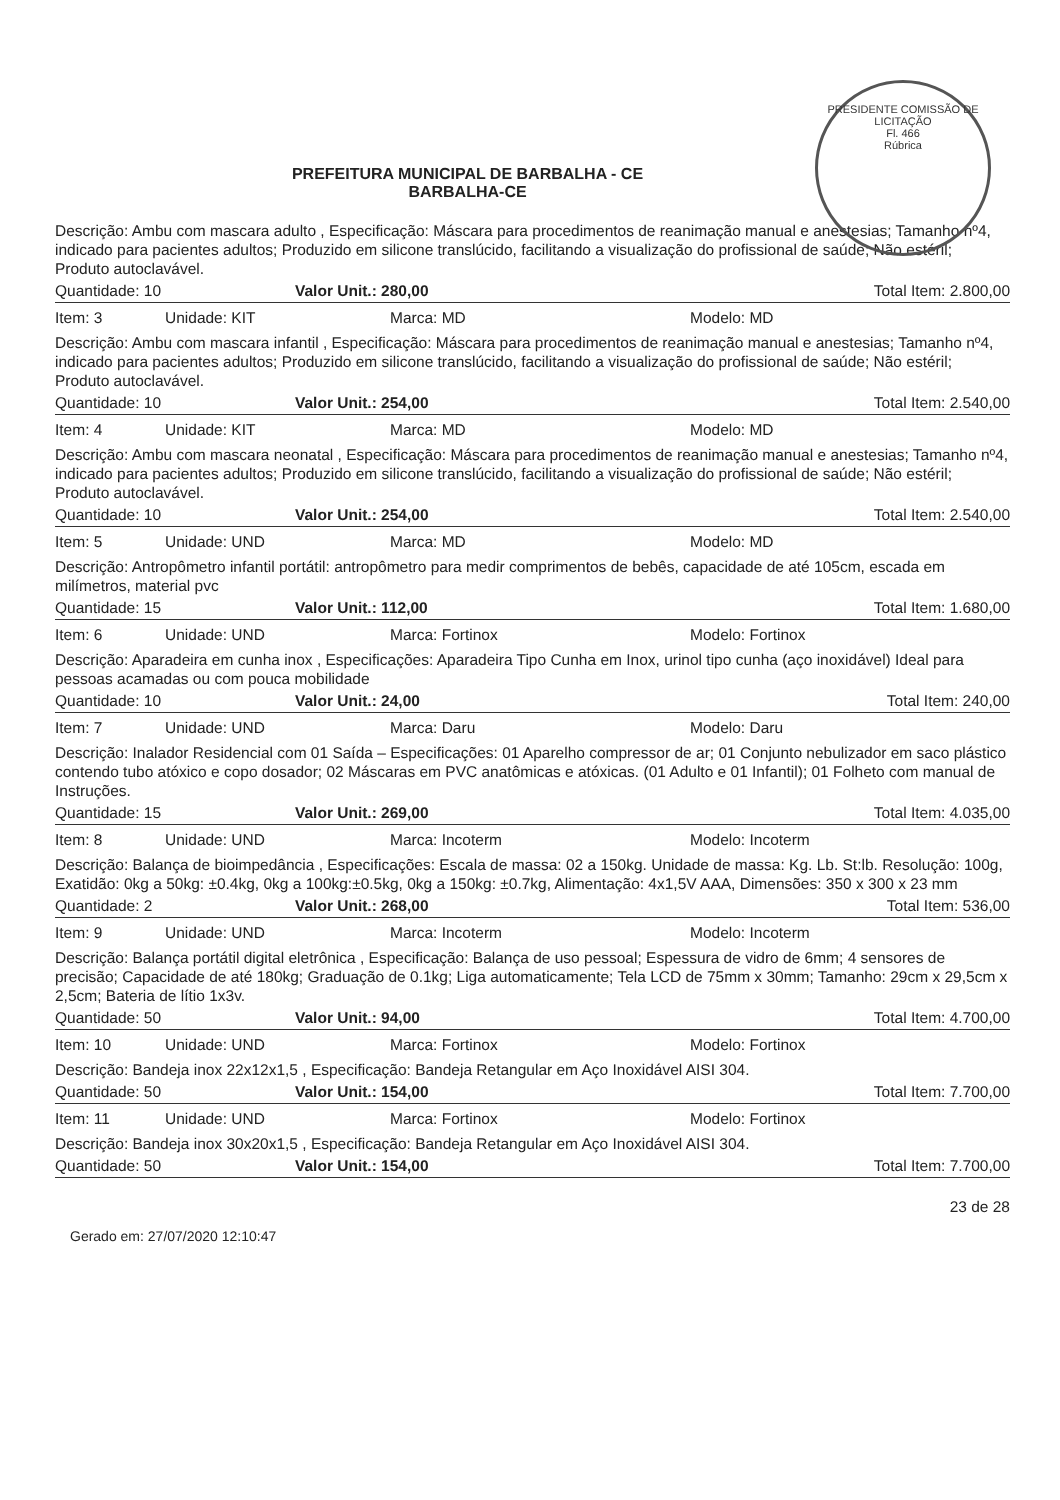PRESIDENTE COMISSÃO DE LICITAÇÃO
Fl. 466
Rúbrica
PREFEITURA MUNICIPAL DE BARBALHA - CE
BARBALHA-CE
Descrição: Ambu com mascara adulto , Especificação: Máscara para procedimentos de reanimação manual e anestesias; Tamanho nº4, indicado para pacientes adultos; Produzido em silicone translúcido, facilitando a visualização do profissional de saúde; Não estéril; Produto autoclavável.
Quantidade: 10 Valor Unit.: 280,00 Total Item: 2.800,00
Item: 3 Unidade: KIT Marca: MD Modelo: MD
Descrição: Ambu com mascara infantil , Especificação: Máscara para procedimentos de reanimação manual e anestesias; Tamanho nº4, indicado para pacientes adultos; Produzido em silicone translúcido, facilitando a visualização do profissional de saúde; Não estéril; Produto autoclavável.
Quantidade: 10 Valor Unit.: 254,00 Total Item: 2.540,00
Item: 4 Unidade: KIT Marca: MD Modelo: MD
Descrição: Ambu com mascara neonatal , Especificação: Máscara para procedimentos de reanimação manual e anestesias; Tamanho nº4, indicado para pacientes adultos; Produzido em silicone translúcido, facilitando a visualização do profissional de saúde; Não estéril; Produto autoclavável.
Quantidade: 10 Valor Unit.: 254,00 Total Item: 2.540,00
Item: 5 Unidade: UND Marca: MD Modelo: MD
Descrição: Antropômetro infantil portátil: antropômetro para medir comprimentos de bebês, capacidade de até 105cm, escada em milímetros, material pvc
Quantidade: 15 Valor Unit.: 112,00 Total Item: 1.680,00
Item: 6 Unidade: UND Marca: Fortinox Modelo: Fortinox
Descrição: Aparadeira em cunha inox , Especificações: Aparadeira Tipo Cunha em Inox, urinol tipo cunha (aço inoxidável) Ideal para pessoas acamadas ou com pouca mobilidade
Quantidade: 10 Valor Unit.: 24,00 Total Item: 240,00
Item: 7 Unidade: UND Marca: Daru Modelo: Daru
Descrição: Inalador Residencial com 01 Saída – Especificações: 01 Aparelho compressor de ar; 01 Conjunto nebulizador em saco plástico contendo tubo atóxico e copo dosador; 02 Máscaras em PVC anatômicas e atóxicas. (01 Adulto e 01 Infantil); 01 Folheto com manual de Instruções.
Quantidade: 15 Valor Unit.: 269,00 Total Item: 4.035,00
Item: 8 Unidade: UND Marca: Incoterm Modelo: Incoterm
Descrição: Balança de bioimpedância , Especificações: Escala de massa: 02 a 150kg. Unidade de massa: Kg. Lb. St:lb. Resolução: 100g, Exatidão: 0kg a 50kg: ±0.4kg, 0kg a 100kg:±0.5kg, 0kg a 150kg: ±0.7kg, Alimentação: 4x1,5V AAA, Dimensões: 350 x 300 x 23 mm
Quantidade: 2 Valor Unit.: 268,00 Total Item: 536,00
Item: 9 Unidade: UND Marca: Incoterm Modelo: Incoterm
Descrição: Balança portátil digital eletrônica , Especificação: Balança de uso pessoal; Espessura de vidro de 6mm; 4 sensores de precisão; Capacidade de até 180kg; Graduação de 0.1kg; Liga automaticamente; Tela LCD de 75mm x 30mm; Tamanho: 29cm x 29,5cm x 2,5cm; Bateria de lítio 1x3v.
Quantidade: 50 Valor Unit.: 94,00 Total Item: 4.700,00
Item: 10 Unidade: UND Marca: Fortinox Modelo: Fortinox
Descrição: Bandeja inox 22x12x1,5 , Especificação: Bandeja Retangular em Aço Inoxidável AISI 304.
Quantidade: 50 Valor Unit.: 154,00 Total Item: 7.700,00
Item: 11 Unidade: UND Marca: Fortinox Modelo: Fortinox
Descrição: Bandeja inox 30x20x1,5 , Especificação: Bandeja Retangular em Aço Inoxidável AISI 304.
Quantidade: 50 Valor Unit.: 154,00 Total Item: 7.700,00
Gerado em: 27/07/2020 12:10:47 23 de 28